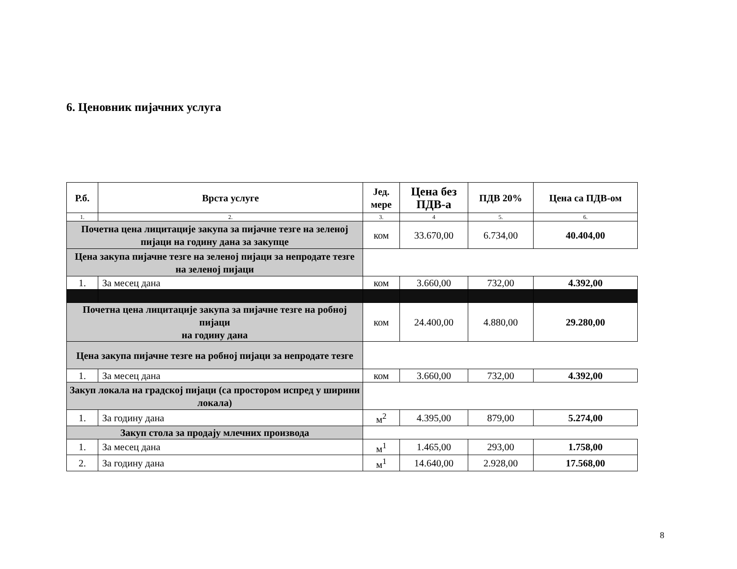6. Ценовник пијачних услуга
| Р.б. | Врста услуге | Јед. мере | Цена без ПДВ-а | ПДВ 20% | Цена са ПДВ-ом |
| --- | --- | --- | --- | --- | --- |
| 1. | 2. | 3. | 4 | 5. | 6. |
| Почетна цена лицитације закупа за пијачне тезге на зеленој пијаци на годину дана за закупце | | ком | 33.670,00 | 6.734,00 | 40.404,00 |
| Цена закупа пијачне тезге на зеленој пијаци за непродате тезге на зеленој пијаци | | | | | |
| 1. | За месец дана | ком | 3.660,00 | 732,00 | 4.392,00 |
| Почетна цена лицитације закупа за пијачне тезге на робној пијаци на годину дана | | ком | 24.400,00 | 4.880,00 | 29.280,00 |
| Цена закупа пијачне тезге на робној пијаци за непродате тезге | | | | | |
| 1. | За месец дана | ком | 3.660,00 | 732,00 | 4.392,00 |
| Закуп локала на градској пијаци (са простором испред у ширини локала) | | | | | |
| 1. | За годину дана | м<sup>2</sup> | 4.395,00 | 879,00 | 5.274,00 |
| Закуп стола за продају млечних производа | | | | | |
| 1. | За месец дана | м<sup>1</sup> | 1.465,00 | 293,00 | 1.758,00 |
| 2. | За годину дана | м<sup>1</sup> | 14.640,00 | 2.928,00 | 17.568,00 |
8